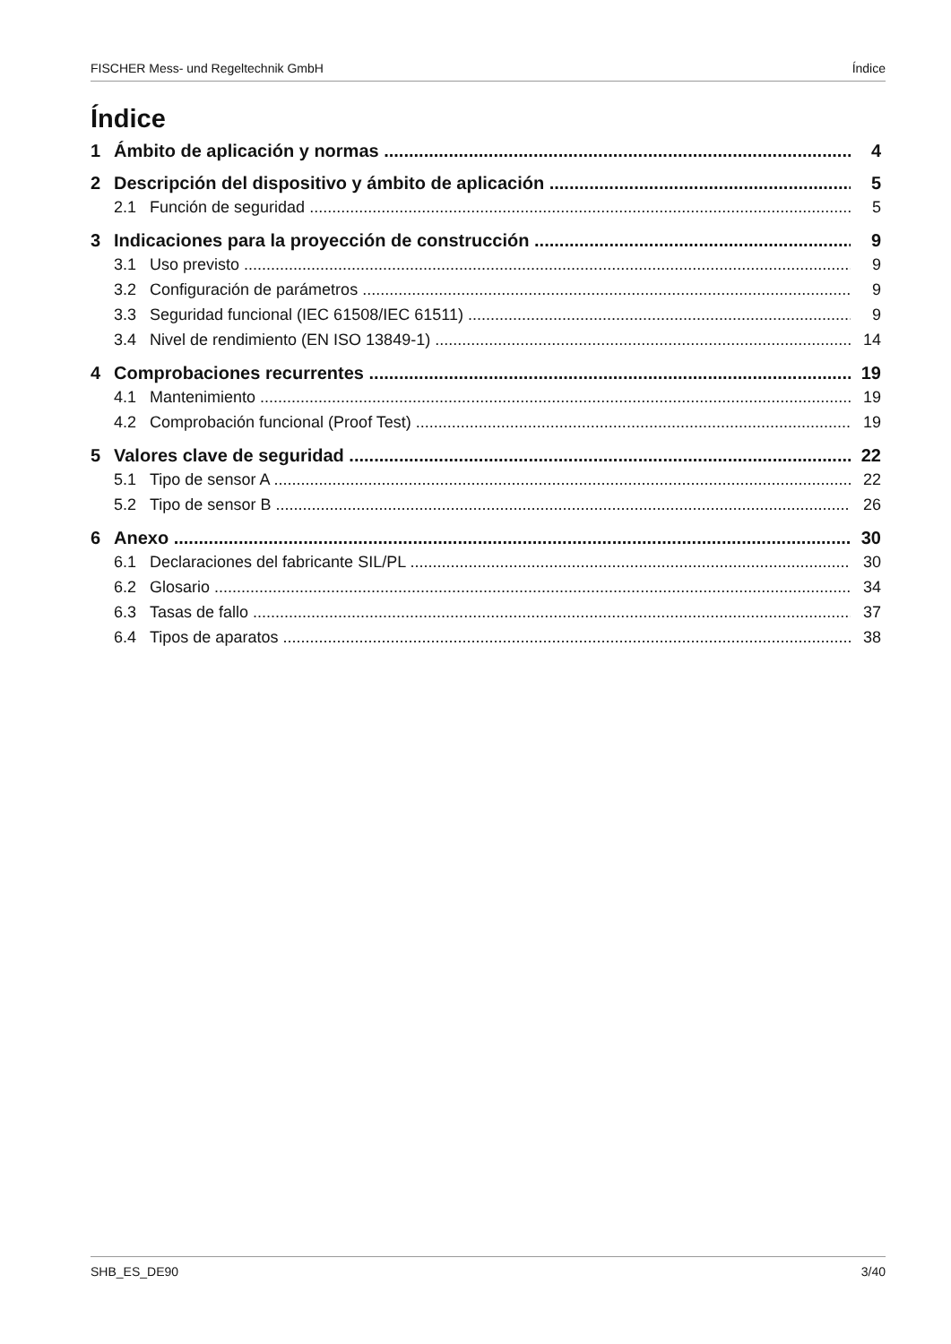FISCHER Mess- und Regeltechnik GmbH Índice
Índice
1 Ámbito de aplicación y normas 4
2 Descripción del dispositivo y ámbito de aplicación 5
2.1 Función de seguridad 5
3 Indicaciones para la proyección de construcción 9
3.1 Uso previsto 9
3.2 Configuración de parámetros 9
3.3 Seguridad funcional (IEC 61508/IEC 61511) 9
3.4 Nivel de rendimiento (EN ISO 13849-1) 14
4 Comprobaciones recurrentes 19
4.1 Mantenimiento 19
4.2 Comprobación funcional (Proof Test) 19
5 Valores clave de seguridad 22
5.1 Tipo de sensor A 22
5.2 Tipo de sensor B 26
6 Anexo 30
6.1 Declaraciones del fabricante SIL/PL 30
6.2 Glosario 34
6.3 Tasas de fallo 37
6.4 Tipos de aparatos 38
SHB_ES_DE90 3/40